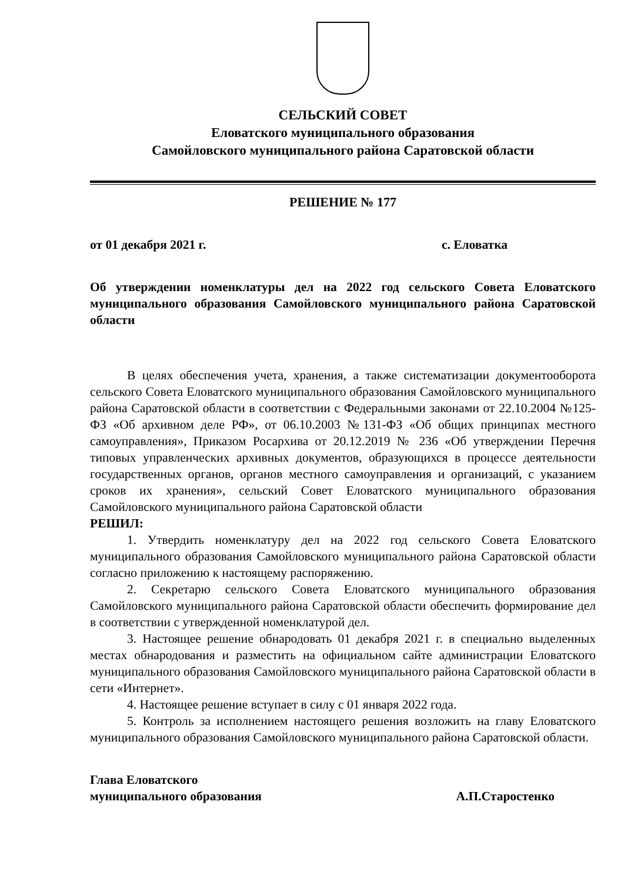СЕЛЬСКИЙ СОВЕТ
Еловатского муниципального образования
Самойловского муниципального района Саратовской области
РЕШЕНИЕ № 177
от 01 декабря 2021 г. с. Еловатка
Об утверждении номенклатуры дел на 2022 год сельского Совета Еловатского муниципального образования Самойловского муниципального района Саратовской области
В целях обеспечения учета, хранения, а также систематизации документооборота сельского Совета Еловатского муниципального образования Самойловского муниципального района Саратовской области в соответствии с Федеральными законами от 22.10.2004 №125-ФЗ «Об архивном деле РФ», от 06.10.2003 №131-ФЗ «Об общих принципах местного самоуправления», Приказом Росархива от 20.12.2019 № 236 «Об утверждении Перечня типовых управленческих архивных документов, образующихся в процессе деятельности государственных органов, органов местного самоуправления и организаций, с указанием сроков их хранения», сельский Совет Еловатского муниципального образования Самойловского муниципального района Саратовской области
РЕШИЛ:
1. Утвердить номенклатуру дел на 2022 год сельского Совета Еловатского муниципального образования Самойловского муниципального района Саратовской области согласно приложению к настоящему распоряжению.
2. Секретарю сельского Совета Еловатского муниципального образования Самойловского муниципального района Саратовской области обеспечить формирование дел в соответствии с утвержденной номенклатурой дел.
3. Настоящее решение обнародовать 01 декабря 2021 г. в специально выделенных местах обнародования и разместить на официальном сайте администрации Еловатского муниципального образования Самойловского муниципального района Саратовской области в сети «Интернет».
4. Настоящее решение вступает в силу с 01 января 2022 года.
5. Контроль за исполнением настоящего решения возложить на главу Еловатского муниципального образования Самойловского муниципального района Саратовской области.
Глава Еловатского
муниципального образования А.П.Старостенко